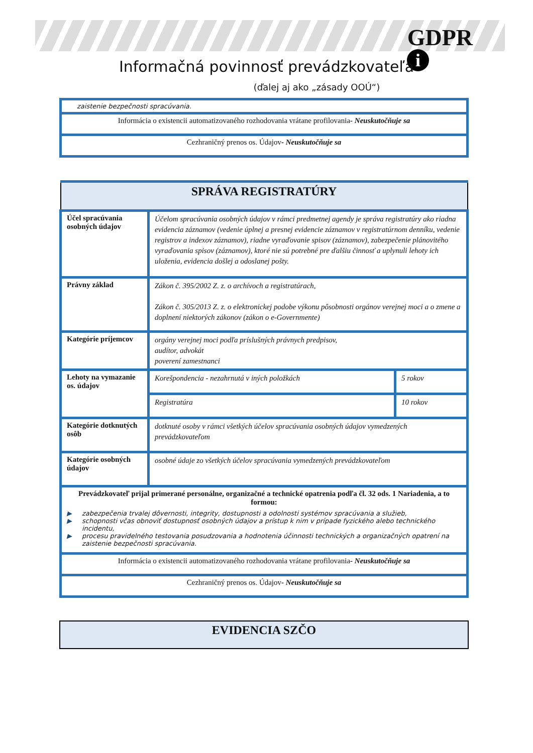GDPR
i
Informačná povinnosť prevádzkovateľa
(ďalej aj ako „zásady OOÚ“)
| zaistenie bezpečnosti spracúvania. |
| Informácia o existencii automatizovaného rozhodovania vrátane profilovania - Neuskutočňuje sa |
| Cezhraničný prenos os. Údajov - Neuskutočňuje sa |
| SPRÁVA REGISTRATÚRY | | |
| Účel spracúvania osobných údajov | Účelom spracúvania osobných údajov v rámci predmetnej agendy je správa registratúry ako riadna evidencia záznamov (vedenie úplnej a presnej evidencie záznamov v registratúrnom denníku, vedenie registrov a indexov záznamov), riadne vyraďovanie spisov (záznamov), zabezpečenie plánovitého vyraďovania spisov (záznamov), ktoré nie sú potrebné pre ďalšiu činnosť a uplynuli lehoty ich uloženia, evidencia došlej a odoslanej pošty. | |
| Právny základ | Zákon č. 395/2002 Z. z. o archívoch a registratúrach, Zákon č. 305/2013 Z. z. o elektronickej podobe výkonu pôsobnosti orgánov verejnej moci a o zmene a doplnení niektorých zákonov (zákon o e-Governmente) | |
| Kategórie príjemcov | orgány verejnej moci podľa príslušných právnych predpisov, audítor, advokát poverení zamestnanci | |
| Lehoty na vymazanie os. údajov | Korešpondencia - nezahrnutá v iných položkách | 5 rokov |
| | Registratúra | 10 rokov |
| Kategórie dotknutých osôb | dotknuté osoby v rámci všetkých účelov spracúvania osobných údajov vymedzených prevádzkovateľom | |
| Kategórie osobných údajov | osobné údaje zo všetkých účelov spracúvania vymedzených prevádzkovateľom | |
| Prevádzkovateľ prijal primerané personálne, organizačné a technické opatrenia podľa čl. 32 ods. 1 Nariadenia, a to formou: ▶ zabezpečenia trvalej dôvernosti, integrity, dostupnosti a odolnosti systémov spracúvania a služieb, ▶ schopnosti včas obnoviť dostupnosť osobných údajov a prístup k nim v prípade fyzického alebo technického incidentu, ▶ procesu pravidelného testovania posudzovania a hodnotenia účinnosti technických a organizačných opatrení na zaistenie bezpečnosti spracúvania. | | |
| Informácia o existencii automatizovaného rozhodovania vrátane profilovania - Neuskutočňuje sa | | |
| Cezhraničný prenos os. Údajov - Neuskutočňuje sa | | |
| EVIDENCIA SZČO |